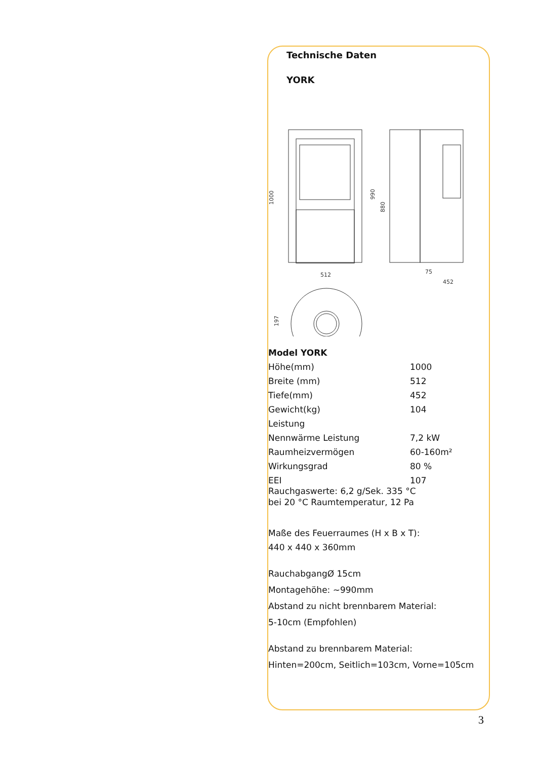Technische Daten
YORK
512
1000
990
880
452
75
197
| Model YORK | |
| Höhe(mm) | 1000 |
| Breite (mm) | 512 |
| Tiefe(mm) | 452 |
| Gewicht(kg) | 104 |
| Leistung | |
| Nennwärme Leistung | 7,2 kW |
| Raumheizvermögen | 60-160m² |
| Wirkungsgrad | 80 % |
| EEI | 107 |
Rauchgaswerte: 6,2 g/Sek. 335 °C
bei 20 °C Raumtemperatur, 12 Pa
Maße des Feuerraumes (H x B x T):
440 x 440 x 360mm
RauchabgangØ 15cm
Montagehöhe: ~990mm
Abstand zu nicht brennbarem Material:
5-10cm (Empfohlen)
Abstand zu brennbarem Material:
Hinten=200cm, Seitlich=103cm, Vorne=105cm
3